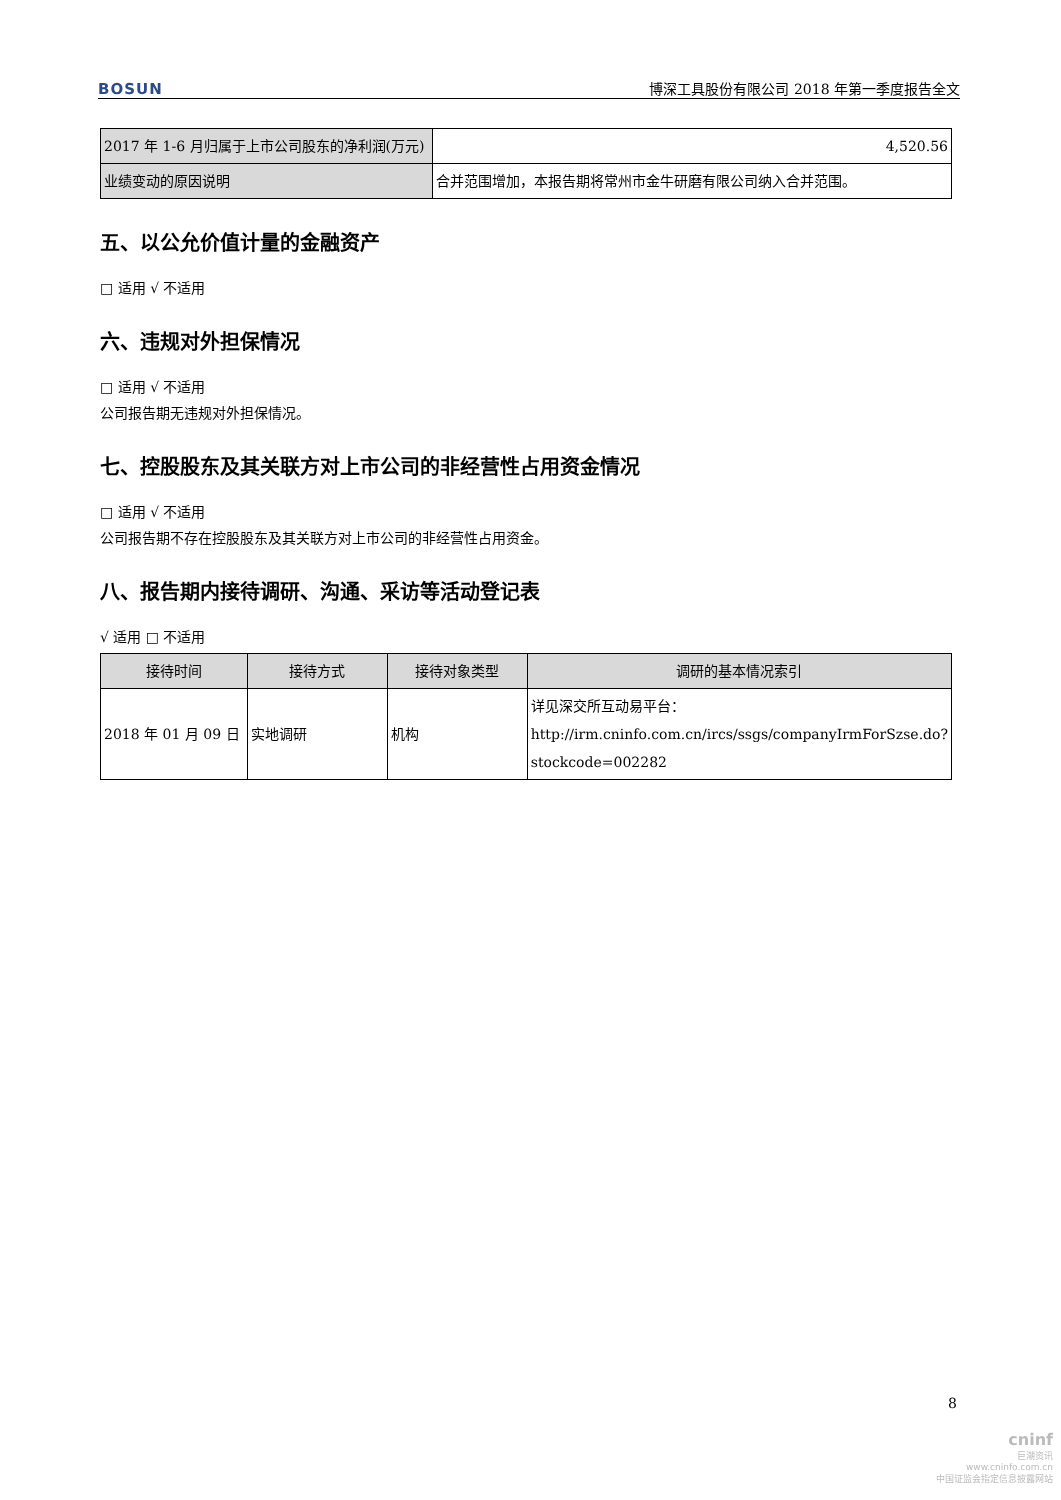BOSUN 博深工具股份有限公司 2018 年第一季度报告全文
| 2017 年 1-6 月归属于上市公司股东的净利润(万元) | 4,520.56 |
| 业绩变动的原因说明 | 合并范围增加，本报告期将常州市金牛研磨有限公司纳入合并范围。 |
五、以公允价值计量的金融资产
□ 适用 √ 不适用
六、违规对外担保情况
□ 适用 √ 不适用
公司报告期无违规对外担保情况。
七、控股股东及其关联方对上市公司的非经营性占用资金情况
□ 适用 √ 不适用
公司报告期不存在控股股东及其关联方对上市公司的非经营性占用资金。
八、报告期内接待调研、沟通、采访等活动登记表
√ 适用 □ 不适用
| 接待时间 | 接待方式 | 接待对象类型 | 调研的基本情况索引 |
| --- | --- | --- | --- |
| 2018 年 01 月 09 日 | 实地调研 | 机构 | 详见深交所互动易平台：http://irm.cninfo.com.cn/ircs/ssgs/companyIrmForSzse.do?stockcode=002282 |
8
cninf
巨潮资讯
www.cninfo.com.cn
中国证监会指定信息披露网站